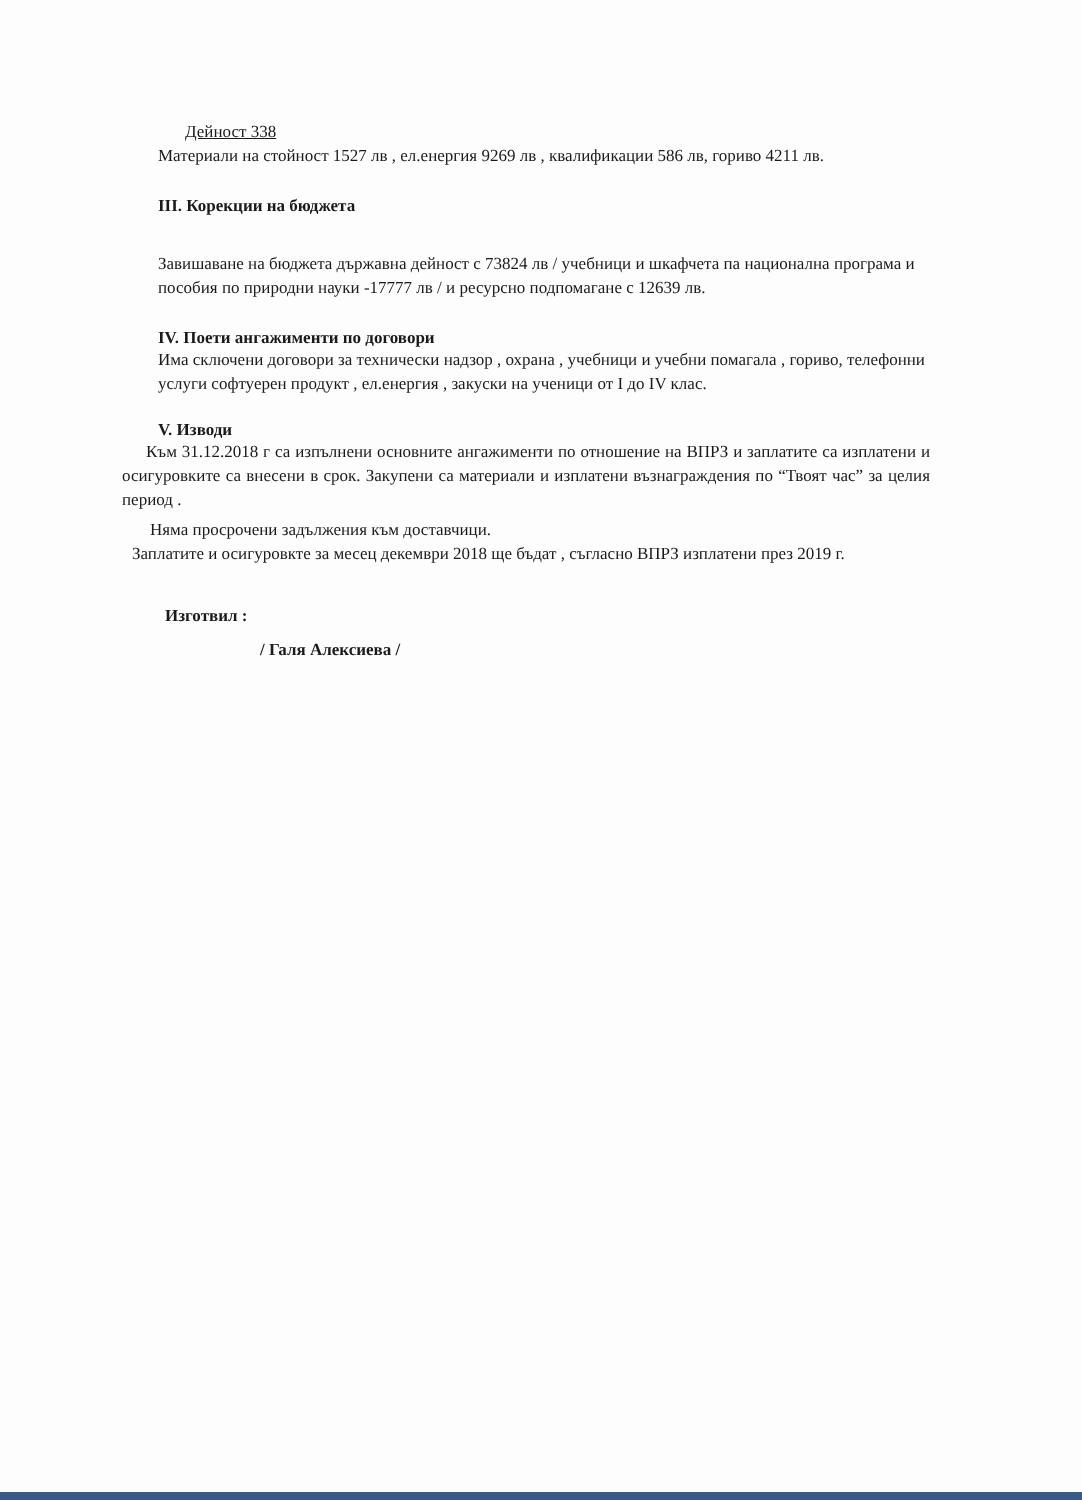Дейност 338
Материали на стойност 1527 лв , ел.енергия 9269 лв , квалификации 586 лв, гориво 4211 лв.
III. Корекции на бюджета
Завишаване на бюджета държавна дейност с 73824 лв / учебници и шкафчета па национална програма и пособия по природни науки -17777 лв / и ресурсно подпомагане с 12639 лв.
IV. Поети ангажименти по договори
Има сключени договори за технически надзор , охрана , учебници и учебни помагала , гориво, телефонни услуги софтуерен продукт , ел.енергия , закуски на ученици от I до IV клас.
V. Изводи
Към 31.12.2018 г са изпълнени основните ангажименти по отношение на ВПРЗ и заплатите са изплатени и осигуровките са внесени в срок. Закупени са материали и изплатени възнаграждения по “Твоят час” за целия период .
Няма просрочени задължения към доставчици.
Заплатите и осигуровкте за месец декември 2018 ще бъдат , съгласно ВПРЗ изплатени през 2019 г.
Изготвил :
/ Галя Алексиева /